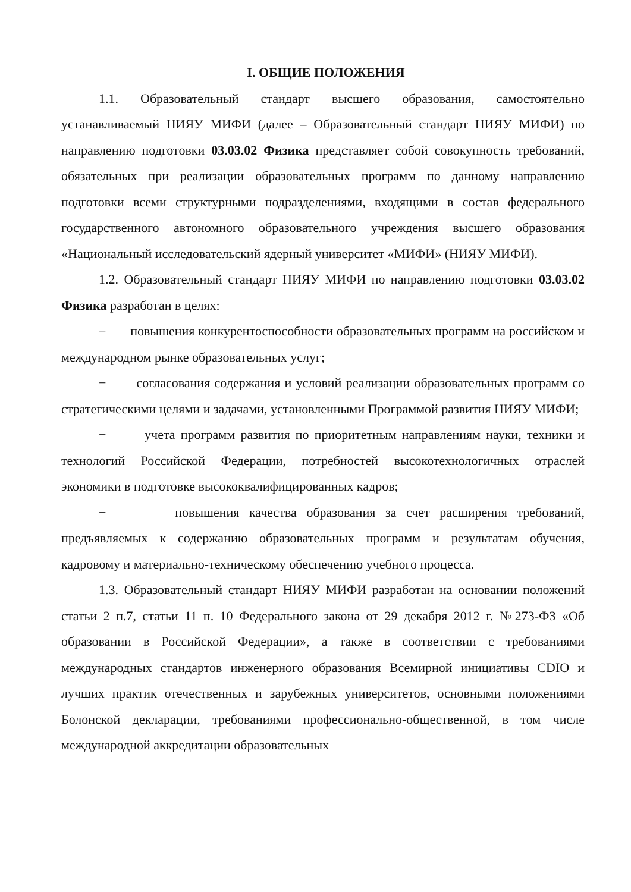I. ОБЩИЕ ПОЛОЖЕНИЯ
1.1. Образовательный стандарт высшего образования, самостоятельно устанавливаемый НИЯУ МИФИ (далее – Образовательный стандарт НИЯУ МИФИ) по направлению подготовки 03.03.02 Физика представляет собой совокупность требований, обязательных при реализации образовательных программ по данному направлению подготовки всеми структурными подразделениями, входящими в состав федерального государственного автономного образовательного учреждения высшего образования «Национальный исследовательский ядерный университет «МИФИ» (НИЯУ МИФИ).
1.2. Образовательный стандарт НИЯУ МИФИ по направлению подготовки 03.03.02 Физика разработан в целях:
− повышения конкурентоспособности образовательных программ на российском и международном рынке образовательных услуг;
− согласования содержания и условий реализации образовательных программ со стратегическими целями и задачами, установленными Программой развития НИЯУ МИФИ;
− учета программ развития по приоритетным направлениям науки, техники и технологий Российской Федерации, потребностей высокотехнологичных отраслей экономики в подготовке высококвалифицированных кадров;
− повышения качества образования за счет расширения требований, предъявляемых к содержанию образовательных программ и результатам обучения, кадровому и материально-техническому обеспечению учебного процесса.
1.3. Образовательный стандарт НИЯУ МИФИ разработан на основании положений статьи 2 п.7, статьи 11 п. 10 Федерального закона от 29 декабря 2012 г. №273-ФЗ «Об образовании в Российской Федерации», а также в соответствии с требованиями международных стандартов инженерного образования Всемирной инициативы CDIO и лучших практик отечественных и зарубежных университетов, основными положениями Болонской декларации, требованиями профессионально-общественной, в том числе международной аккредитации образовательных